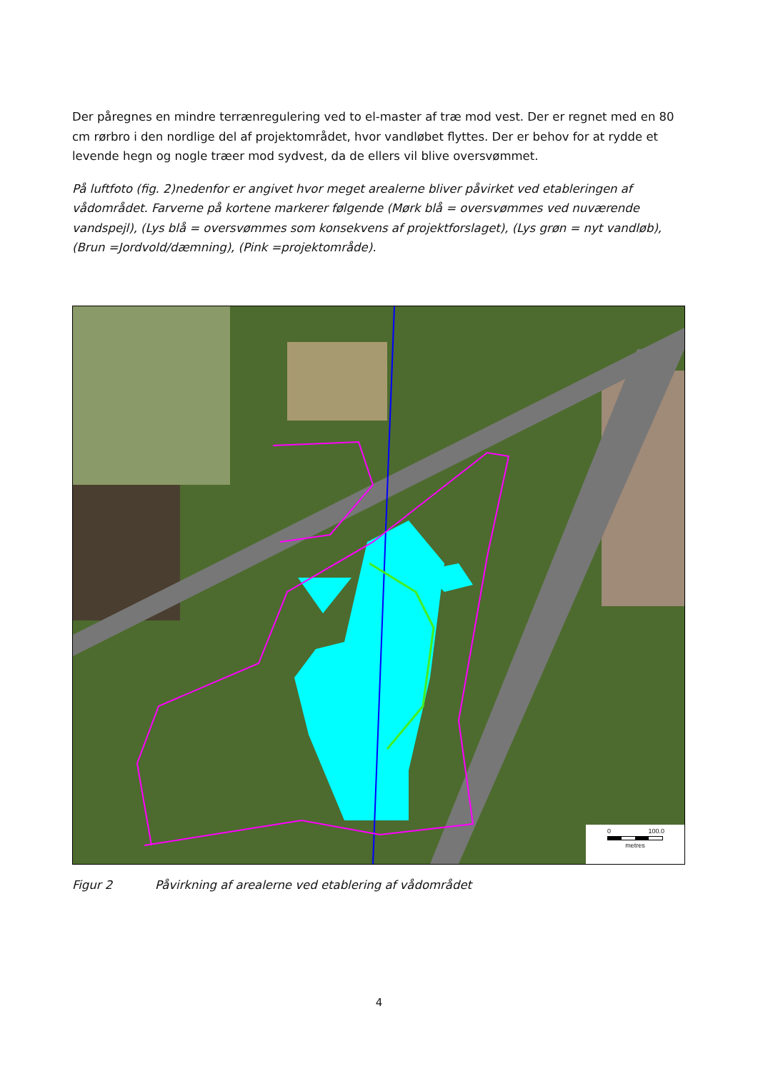Der påregnes en mindre terrænregulering ved to el-master af træ mod vest. Der er regnet med en 80 cm rørbro i den nordlige del af projektområdet, hvor vandløbet flyttes. Der er behov for at rydde et levende hegn og nogle træer mod sydvest, da de ellers vil blive oversvømmet.
På luftfoto (fig. 2)nedenfor er angivet hvor meget arealerne bliver påvirket ved etableringen af vådområdet. Farverne på kortene markerer følgende (Mørk blå = oversvømmes ved nuværende vandspejl), (Lys blå = oversvømmes som konsekvens af projektforslaget), (Lys grøn = nyt vandløb), (Brun =Jordvold/dæmning), (Pink =projektområde).
0 100.0
metres
Figur 2 Påvirkning af arealerne ved etablering af vådområdet
4